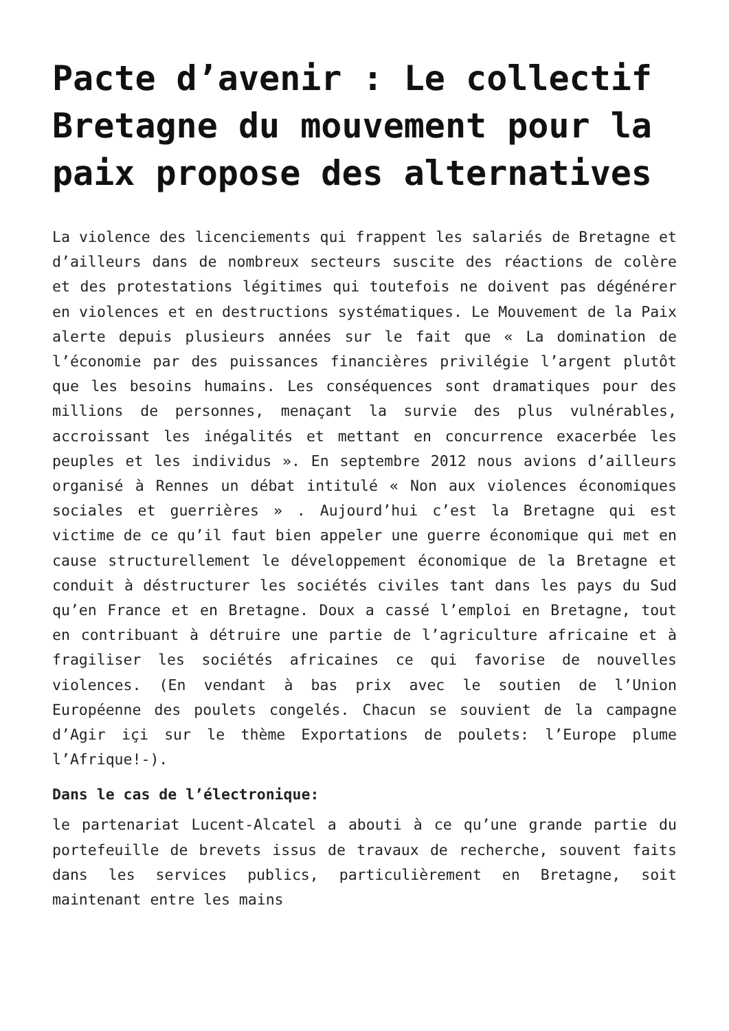Pacte d’avenir : Le collectif Bretagne du mouvement pour la paix propose des alternatives
La violence des licenciements qui frappent les salariés de Bretagne et d’ailleurs dans de nombreux secteurs suscite des réactions de colère et des protestations légitimes qui toutefois ne doivent pas dégénérer en violences et en destructions systématiques. Le Mouvement de la Paix alerte depuis plusieurs années sur le fait que « La domination de l’économie par des puissances financières privilégie l’argent plutôt que les besoins humains. Les conséquences sont dramatiques pour des millions de personnes, menaçant la survie des plus vulnérables, accroissant les inégalités et mettant en concurrence exacerbée les peuples et les individus ». En septembre 2012 nous avions d’ailleurs organisé à Rennes un débat intitulé « Non aux violences économiques sociales et guerrières » . Aujourd’hui c’est la Bretagne qui est victime de ce qu’il faut bien appeler une guerre économique qui met en cause structurellement le développement économique de la Bretagne et conduit à déstructurer les sociétés civiles tant dans les pays du Sud qu’en France et en Bretagne. Doux a cassé l’emploi en Bretagne, tout en contribuant à détruire une partie de l’agriculture africaine et à fragiliser les sociétés africaines ce qui favorise de nouvelles violences. (En vendant à bas prix avec le soutien de l’Union Européenne des poulets congelés. Chacun se souvient de la campagne d’Agir içi sur le thème Exportations de poulets: l’Europe plume l’Afrique!-).
Dans le cas de l’électronique:
le partenariat Lucent-Alcatel a abouti à ce qu’une grande partie du portefeuille de brevets issus de travaux de recherche, souvent faits dans les services publics, particulièrement en Bretagne, soit maintenant entre les mains